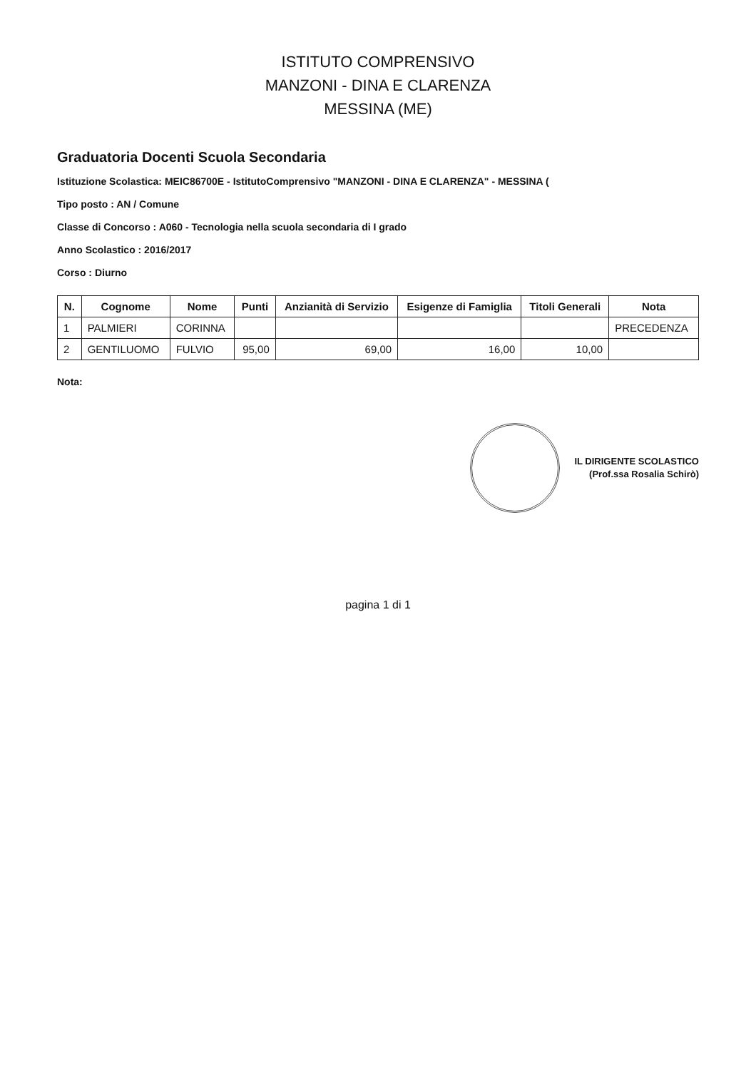ISTITUTO COMPRENSIVO
MANZONI - DINA E CLARENZA
MESSINA (ME)
Graduatoria Docenti Scuola Secondaria
Istituzione Scolastica: MEIC86700E - IstitutoComprensivo "MANZONI - DINA E CLARENZA" - MESSINA (
Tipo posto : AN / Comune
Classe di Concorso : A060 - Tecnologia nella scuola secondaria di I grado
Anno Scolastico : 2016/2017
Corso : Diurno
| N. | Cognome | Nome | Punti | Anzianità di Servizio | Esigenze di Famiglia | Titoli Generali | Nota |
| --- | --- | --- | --- | --- | --- | --- | --- |
| 1 | PALMIERI | CORINNA | | | | | PRECEDENZA |
| 2 | GENTILUOMO | FULVIO | 95,00 | 69,00 | 16,00 | 10,00 | |
Nota:
IL DIRIGENTE SCOLASTICO
(Prof.ssa Rosalia Schirò)
pagina 1 di 1